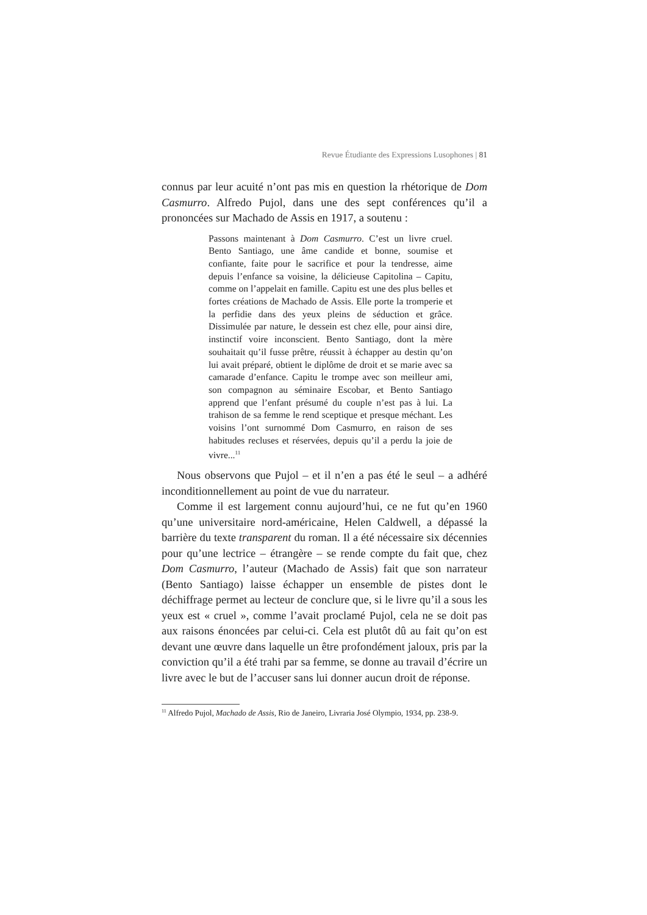Revue Étudiante des Expressions Lusophones | 81
connus par leur acuité n’ont pas mis en question la rhétorique de Dom Casmurro. Alfredo Pujol, dans une des sept conférences qu’il a prononcées sur Machado de Assis en 1917, a soutenu :
Passons maintenant à Dom Casmurro. C’est un livre cruel. Bento Santiago, une âme candide et bonne, soumise et confiante, faite pour le sacrifice et pour la tendresse, aime depuis l’enfance sa voisine, la délicieuse Capitolina – Capitu, comme on l’appelait en famille. Capitu est une des plus belles et fortes créations de Machado de Assis. Elle porte la tromperie et la perfidie dans des yeux pleins de séduction et grâce. Dissimulée par nature, le dessein est chez elle, pour ainsi dire, instinctif voire inconscient. Bento Santiago, dont la mère souhaitait qu’il fusse prêtre, réussit à échapper au destin qu’on lui avait préparé, obtient le diplôme de droit et se marie avec sa camarade d’enfance. Capitu le trompe avec son meilleur ami, son compagnon au séminaire Escobar, et Bento Santiago apprend que l’enfant présumé du couple n’est pas à lui. La trahison de sa femme le rend sceptique et presque méchant. Les voisins l’ont surnommé Dom Casmurro, en raison de ses habitudes recluses et réservées, depuis qu’il a perdu la joie de vivre...<sup>11</sup>
Nous observons que Pujol – et il n’en a pas été le seul – a adhéré inconditionnellement au point de vue du narrateur.
Comme il est largement connu aujourd’hui, ce ne fut qu’en 1960 qu’une universitaire nord-américaine, Helen Caldwell, a dépassé la barrière du texte transparent du roman. Il a été nécessaire six décennies pour qu’une lectrice – étrangère – se rende compte du fait que, chez Dom Casmurro, l’auteur (Machado de Assis) fait que son narrateur (Bento Santiago) laisse échapper un ensemble de pistes dont le déchiffrage permet au lecteur de conclure que, si le livre qu’il a sous les yeux est « cruel », comme l’avait proclamé Pujol, cela ne se doit pas aux raisons énoncées par celui-ci. Cela est plutôt dû au fait qu’on est devant une œuvre dans laquelle un être profondément jaloux, pris par la conviction qu’il a été trahi par sa femme, se donne au travail d’écrire un livre avec le but de l’accuser sans lui donner aucun droit de réponse.
<sup>11</sup> Alfredo Pujol, Machado de Assis, Rio de Janeiro, Livraria José Olympio, 1934, pp. 238-9.